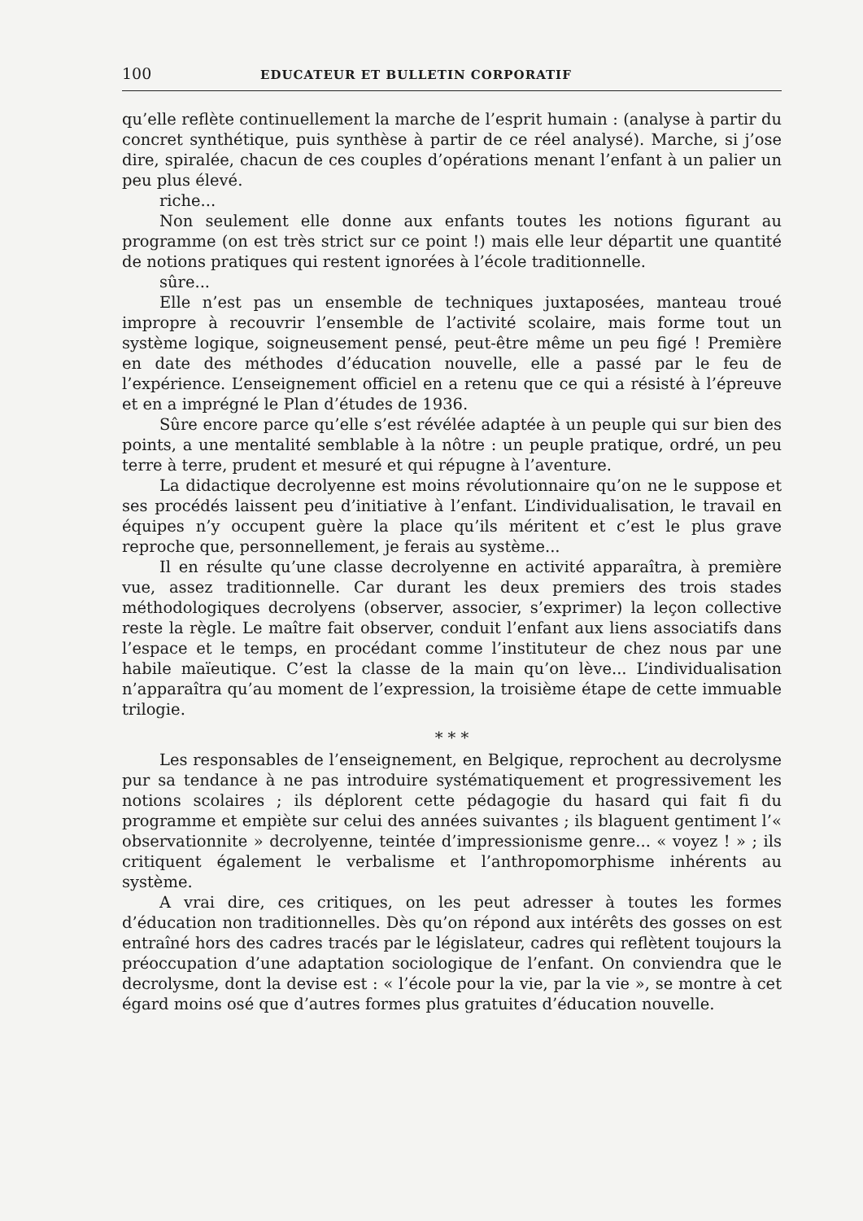100 EDUCATEUR ET BULLETIN CORPORATIF
qu’elle reflète continuellement la marche de l’esprit humain : (analyse à partir du concret synthétique, puis synthèse à partir de ce réel analysé). Marche, si j’ose dire, spiralée, chacun de ces couples d’opérations menant l’enfant à un palier un peu plus élevé.
riche...
Non seulement elle donne aux enfants toutes les notions figurant au programme (on est très strict sur ce point !) mais elle leur départit une quantité de notions pratiques qui restent ignorées à l’école traditionnelle.
sûre...
Elle n’est pas un ensemble de techniques juxtaposées, manteau troué impropre à recouvrir l’ensemble de l’activité scolaire, mais forme tout un système logique, soigneusement pensé, peut-être même un peu figé ! Première en date des méthodes d’éducation nouvelle, elle a passé par le feu de l’expérience. L’enseignement officiel en a retenu que ce qui a résisté à l’épreuve et en a imprégné le Plan d’études de 1936.
Sûre encore parce qu’elle s’est révélée adaptée à un peuple qui sur bien des points, a une mentalité semblable à la nôtre : un peuple pratique, ordré, un peu terre à terre, prudent et mesuré et qui répugne à l’aventure.
La didactique decrolyenne est moins révolutionnaire qu’on ne le suppose et ses procédés laissent peu d’initiative à l’enfant. L’individualisation, le travail en équipes n’y occupent guère la place qu’ils méritent et c’est le plus grave reproche que, personnellement, je ferais au système...
Il en résulte qu’une classe decrolyenne en activité apparaîtra, à première vue, assez traditionnelle. Car durant les deux premiers des trois stades méthodologiques decrolyens (observer, associer, s’exprimer) la leçon collective reste la règle. Le maître fait observer, conduit l’enfant aux liens associatifs dans l’espace et le temps, en procédant comme l’instituteur de chez nous par une habile maïeutique. C’est la classe de la main qu’on lève... L’individualisation n’apparaîtra qu’au moment de l’expression, la troisième étape de cette immuable trilogie.
* * *
Les responsables de l’enseignement, en Belgique, reprochent au decrolysme pur sa tendance à ne pas introduire systématiquement et progressivement les notions scolaires ; ils déplorent cette pédagogie du hasard qui fait fi du programme et empiète sur celui des années suivantes ; ils blaguent gentiment l’« observationnite » decrolyenne, teintée d’impressionisme genre... « voyez ! » ; ils critiquent également le verbalisme et l’anthropomorphisme inhérents au système.
A vrai dire, ces critiques, on les peut adresser à toutes les formes d’éducation non traditionnelles. Dès qu’on répond aux intérêts des gosses on est entraîné hors des cadres tracés par le législateur, cadres qui reflètent toujours la préoccupation d’une adaptation sociologique de l’enfant. On conviendra que le decrolysme, dont la devise est : « l’école pour la vie, par la vie », se montre à cet égard moins osé que d’autres formes plus gratuites d’éducation nouvelle.